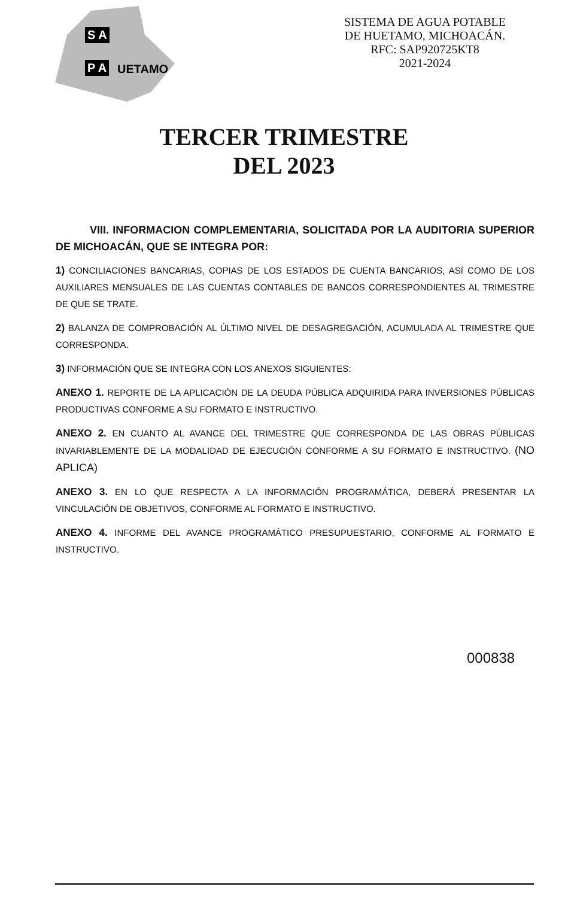S A
P A UETAMO
SISTEMA DE AGUA POTABLE
DE HUETAMO, MICHOACÁN.
RFC: SAP920725KT8
2021-2024
TERCER TRIMESTRE
DEL 2023
VIII. INFORMACION COMPLEMENTARIA, SOLICITADA POR LA AUDITORIA SUPERIOR DE MICHOACÁN, QUE SE INTEGRA POR:
1) CONCILIACIONES BANCARIAS, COPIAS DE LOS ESTADOS DE CUENTA BANCARIOS, ASÍ COMO DE LOS AUXILIARES MENSUALES DE LAS CUENTAS CONTABLES DE BANCOS CORRESPONDIENTES AL TRIMESTRE DE QUE SE TRATE.
2) BALANZA DE COMPROBACIÓN AL ÚLTIMO NIVEL DE DESAGREGACIÓN, ACUMULADA AL TRIMESTRE QUE CORRESPONDA.
3) INFORMACIÓN QUE SE INTEGRA CON LOS ANEXOS SIGUIENTES:
ANEXO 1. REPORTE DE LA APLICACIÓN DE LA DEUDA PÚBLICA ADQUIRIDA PARA INVERSIONES PÚBLICAS PRODUCTIVAS CONFORME A SU FORMATO E INSTRUCTIVO.
ANEXO 2. EN CUANTO AL AVANCE DEL TRIMESTRE QUE CORRESPONDA DE LAS OBRAS PÚBLICAS INVARIABLEMENTE DE LA MODALIDAD DE EJECUCIÓN CONFORME A SU FORMATO E INSTRUCTIVO. (NO APLICA)
ANEXO 3. EN LO QUE RESPECTA A LA INFORMACIÓN PROGRAMÁTICA, DEBERÁ PRESENTAR LA VINCULACIÓN DE OBJETIVOS, CONFORME AL FORMATO E INSTRUCTIVO.
ANEXO 4. INFORME DEL AVANCE PROGRAMÁTICO PRESUPUESTARIO, CONFORME AL FORMATO E INSTRUCTIVO.
000838